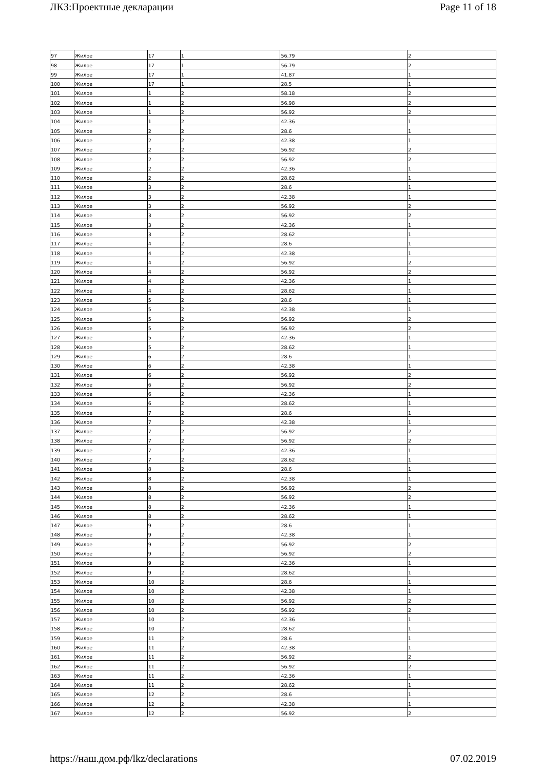ЛКЗ:Проектные декларации Page 11 of 18
| 97 | Жилое | 17 | 1 | 56.79 | 2 |
| 98 | Жилое | 17 | 1 | 56.79 | 2 |
| 99 | Жилое | 17 | 1 | 41.87 | 1 |
| 100 | Жилое | 17 | 1 | 28.5 | 1 |
| 101 | Жилое | 1 | 2 | 58.18 | 2 |
| 102 | Жилое | 1 | 2 | 56.98 | 2 |
| 103 | Жилое | 1 | 2 | 56.92 | 2 |
| 104 | Жилое | 1 | 2 | 42.36 | 1 |
| 105 | Жилое | 2 | 2 | 28.6 | 1 |
| 106 | Жилое | 2 | 2 | 42.38 | 1 |
| 107 | Жилое | 2 | 2 | 56.92 | 2 |
| 108 | Жилое | 2 | 2 | 56.92 | 2 |
| 109 | Жилое | 2 | 2 | 42.36 | 1 |
| 110 | Жилое | 2 | 2 | 28.62 | 1 |
| 111 | Жилое | 3 | 2 | 28.6 | 1 |
| 112 | Жилое | 3 | 2 | 42.38 | 1 |
| 113 | Жилое | 3 | 2 | 56.92 | 2 |
| 114 | Жилое | 3 | 2 | 56.92 | 2 |
| 115 | Жилое | 3 | 2 | 42.36 | 1 |
| 116 | Жилое | 3 | 2 | 28.62 | 1 |
| 117 | Жилое | 4 | 2 | 28.6 | 1 |
| 118 | Жилое | 4 | 2 | 42.38 | 1 |
| 119 | Жилое | 4 | 2 | 56.92 | 2 |
| 120 | Жилое | 4 | 2 | 56.92 | 2 |
| 121 | Жилое | 4 | 2 | 42.36 | 1 |
| 122 | Жилое | 4 | 2 | 28.62 | 1 |
| 123 | Жилое | 5 | 2 | 28.6 | 1 |
| 124 | Жилое | 5 | 2 | 42.38 | 1 |
| 125 | Жилое | 5 | 2 | 56.92 | 2 |
| 126 | Жилое | 5 | 2 | 56.92 | 2 |
| 127 | Жилое | 5 | 2 | 42.36 | 1 |
| 128 | Жилое | 5 | 2 | 28.62 | 1 |
| 129 | Жилое | 6 | 2 | 28.6 | 1 |
| 130 | Жилое | 6 | 2 | 42.38 | 1 |
| 131 | Жилое | 6 | 2 | 56.92 | 2 |
| 132 | Жилое | 6 | 2 | 56.92 | 2 |
| 133 | Жилое | 6 | 2 | 42.36 | 1 |
| 134 | Жилое | 6 | 2 | 28.62 | 1 |
| 135 | Жилое | 7 | 2 | 28.6 | 1 |
| 136 | Жилое | 7 | 2 | 42.38 | 1 |
| 137 | Жилое | 7 | 2 | 56.92 | 2 |
| 138 | Жилое | 7 | 2 | 56.92 | 2 |
| 139 | Жилое | 7 | 2 | 42.36 | 1 |
| 140 | Жилое | 7 | 2 | 28.62 | 1 |
| 141 | Жилое | 8 | 2 | 28.6 | 1 |
| 142 | Жилое | 8 | 2 | 42.38 | 1 |
| 143 | Жилое | 8 | 2 | 56.92 | 2 |
| 144 | Жилое | 8 | 2 | 56.92 | 2 |
| 145 | Жилое | 8 | 2 | 42.36 | 1 |
| 146 | Жилое | 8 | 2 | 28.62 | 1 |
| 147 | Жилое | 9 | 2 | 28.6 | 1 |
| 148 | Жилое | 9 | 2 | 42.38 | 1 |
| 149 | Жилое | 9 | 2 | 56.92 | 2 |
| 150 | Жилое | 9 | 2 | 56.92 | 2 |
| 151 | Жилое | 9 | 2 | 42.36 | 1 |
| 152 | Жилое | 9 | 2 | 28.62 | 1 |
| 153 | Жилое | 10 | 2 | 28.6 | 1 |
| 154 | Жилое | 10 | 2 | 42.38 | 1 |
| 155 | Жилое | 10 | 2 | 56.92 | 2 |
| 156 | Жилое | 10 | 2 | 56.92 | 2 |
| 157 | Жилое | 10 | 2 | 42.36 | 1 |
| 158 | Жилое | 10 | 2 | 28.62 | 1 |
| 159 | Жилое | 11 | 2 | 28.6 | 1 |
| 160 | Жилое | 11 | 2 | 42.38 | 1 |
| 161 | Жилое | 11 | 2 | 56.92 | 2 |
| 162 | Жилое | 11 | 2 | 56.92 | 2 |
| 163 | Жилое | 11 | 2 | 42.36 | 1 |
| 164 | Жилое | 11 | 2 | 28.62 | 1 |
| 165 | Жилое | 12 | 2 | 28.6 | 1 |
| 166 | Жилое | 12 | 2 | 42.38 | 1 |
| 167 | Жилое | 12 | 2 | 56.92 | 2 |
https://наш.дом.рф/lkz/declarations 07.02.2019